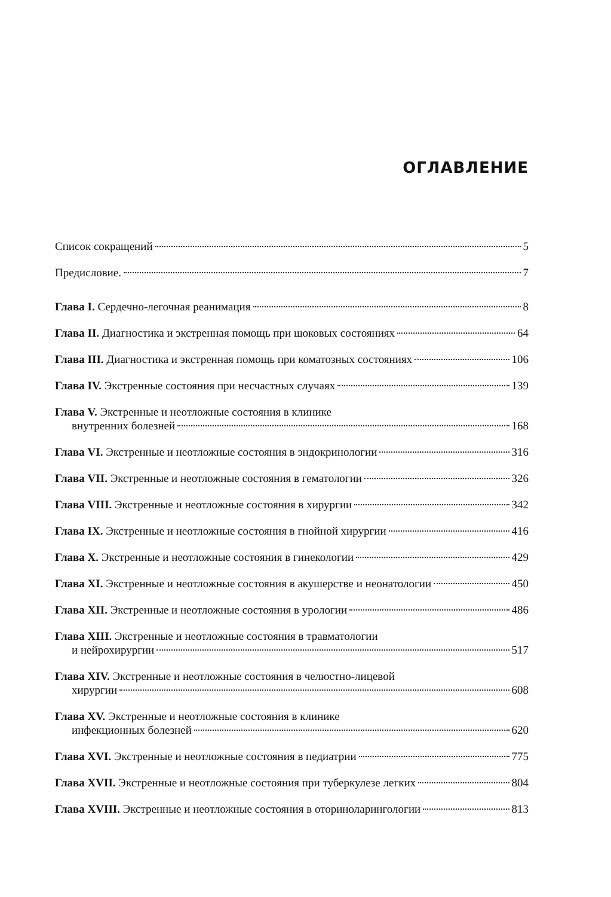ОГЛАВЛЕНИЕ
Список сокращений 5
Предисловие. 7
Глава I. Сердечно-легочная реанимация 8
Глава II. Диагностика и экстренная помощь при шоковых состояниях 64
Глава III. Диагностика и экстренная помощь при коматозных состояниях 106
Глава IV. Экстренные состояния при несчастных случаях 139
Глава V. Экстренные и неотложные состояния в клинике
внутренних болезней 168
Глава VI. Экстренные и неотложные состояния в эндокринологии 316
Глава VII. Экстренные и неотложные состояния в гематологии 326
Глава VIII. Экстренные и неотложные состояния в хирургии 342
Глава IX. Экстренные и неотложные состояния в гнойной хирургии 416
Глава X. Экстренные и неотложные состояния в гинекологии 429
Глава XI. Экстренные и неотложные состояния в акушерстве и неонатологии 450
Глава XII. Экстренные и неотложные состояния в урологии 486
Глава XIII. Экстренные и неотложные состояния в травматологии
и нейрохирургии 517
Глава XIV. Экстренные и неотложные состояния в челюстно-лицевой
хирургии 608
Глава XV. Экстренные и неотложные состояния в клинике
инфекционных болезней 620
Глава XVI. Экстренные и неотложные состояния в педиатрии 775
Глава XVII. Экстренные и неотложные состояния при туберкулезе легких 804
Глава XVIII. Экстренные и неотложные состояния в оториноларингологии 813